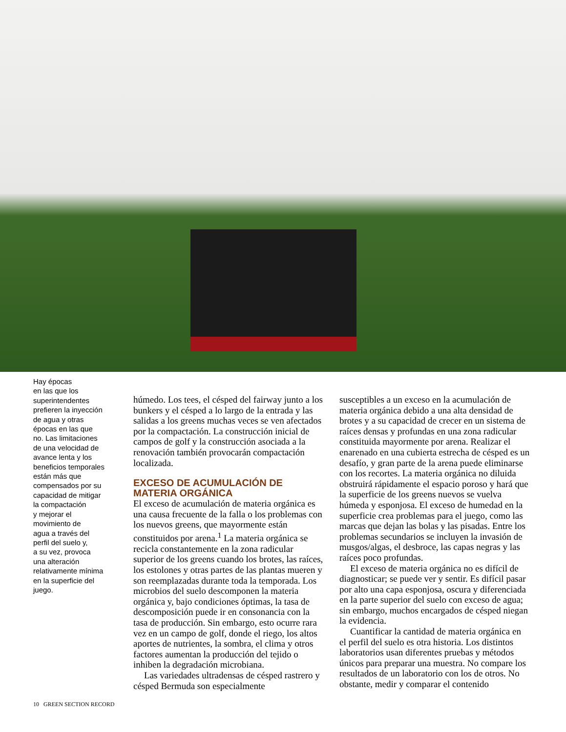Hay épocas
en las que los
superintendentes
prefieren la inyección
de agua y otras
épocas en las que
no. Las limitaciones
de una velocidad de
avance lenta y los
beneficios temporales
están más que
compensados por su
capacidad de mitigar
la compactación
y mejorar el
movimiento de
agua a través del
perfil del suelo y,
a su vez, provoca
una alteración
relativamente mínima
en la superficie del
juego.
húmedo. Los tees, el césped del fairway junto a los bunkers y el césped a lo largo de la entrada y las salidas a los greens muchas veces se ven afectados por la compactación. La construcción inicial de campos de golf y la construcción asociada a la renovación también provocarán compactación localizada.
EXCESO DE ACUMULACIÓN DE MATERIA ORGÁNICA
El exceso de acumulación de materia orgánica es una causa frecuente de la falla o los problemas con los nuevos greens, que mayormente están constituidos por arena.<sup>1</sup> La materia orgánica se recicla constantemente en la zona radicular superior de los greens cuando los brotes, las raíces, los estolones y otras partes de las plantas mueren y son reemplazadas durante toda la temporada. Los microbios del suelo descomponen la materia orgánica y, bajo condiciones óptimas, la tasa de descomposición puede ir en consonancia con la tasa de producción. Sin embargo, esto ocurre rara vez en un campo de golf, donde el riego, los altos aportes de nutrientes, la sombra, el clima y otros factores aumentan la producción del tejido o inhiben la degradación microbiana.
Las variedades ultradensas de césped rastrero y césped Bermuda son especialmente
susceptibles a un exceso en la acumulación de materia orgánica debido a una alta densidad de brotes y a su capacidad de crecer en un sistema de raíces densas y profundas en una zona radicular constituida mayormente por arena. Realizar el enarenado en una cubierta estrecha de césped es un desafío, y gran parte de la arena puede eliminarse con los recortes. La materia orgánica no diluida obstruirá rápidamente el espacio poroso y hará que la superficie de los greens nuevos se vuelva húmeda y esponjosa. El exceso de humedad en la superficie crea problemas para el juego, como las marcas que dejan las bolas y las pisadas. Entre los problemas secundarios se incluyen la invasión de musgos/algas, el desbroce, las capas negras y las raíces poco profundas.
El exceso de materia orgánica no es difícil de diagnosticar; se puede ver y sentir. Es difícil pasar por alto una capa esponjosa, oscura y diferenciada en la parte superior del suelo con exceso de agua; sin embargo, muchos encargados de césped niegan la evidencia.
Cuantificar la cantidad de materia orgánica en el perfil del suelo es otra historia. Los distintos laboratorios usan diferentes pruebas y métodos únicos para preparar una muestra. No compare los resultados de un laboratorio con los de otros. No obstante, medir y comparar el contenido
10 GREEN SECTION RECORD